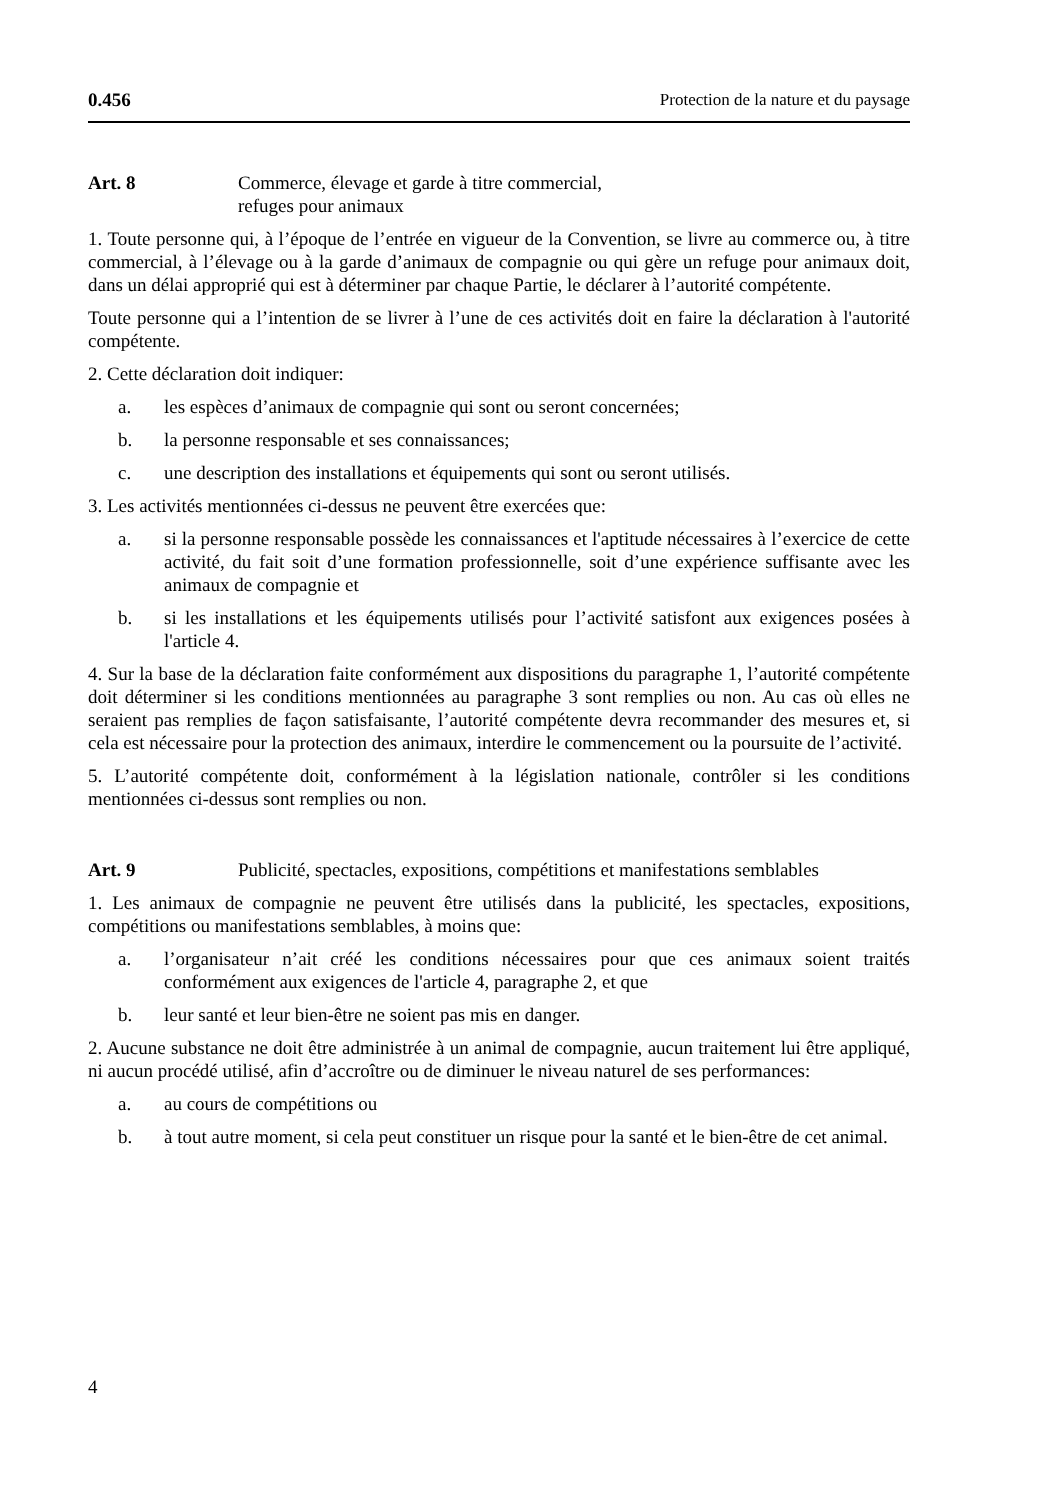0.456 Protection de la nature et du paysage
Art. 8 Commerce, élevage et garde à titre commercial,
refuges pour animaux
1. Toute personne qui, à l’époque de l’entrée en vigueur de la Convention, se livre au commerce ou, à titre commercial, à l’élevage ou à la garde d’animaux de compagnie ou qui gère un refuge pour animaux doit, dans un délai approprié qui est à déterminer par chaque Partie, le déclarer à l’autorité compétente.
Toute personne qui a l’intention de se livrer à l’une de ces activités doit en faire la déclaration à l'autorité compétente.
2. Cette déclaration doit indiquer:
a. les espèces d’animaux de compagnie qui sont ou seront concernées;
b. la personne responsable et ses connaissances;
c. une description des installations et équipements qui sont ou seront utilisés.
3. Les activités mentionnées ci-dessus ne peuvent être exercées que:
a. si la personne responsable possède les connaissances et l'aptitude nécessaires à l’exercice de cette activité, du fait soit d’une formation professionnelle, soit d’une expérience suffisante avec les animaux de compagnie et
b. si les installations et les équipements utilisés pour l’activité satisfont aux exigences posées à l'article 4.
4. Sur la base de la déclaration faite conformément aux dispositions du paragraphe 1, l’autorité compétente doit déterminer si les conditions mentionnées au paragraphe 3 sont remplies ou non. Au cas où elles ne seraient pas remplies de façon satisfaisante, l’autorité compétente devra recommander des mesures et, si cela est nécessaire pour la protection des animaux, interdire le commencement ou la poursuite de l’activité.
5. L’autorité compétente doit, conformément à la législation nationale, contrôler si les conditions mentionnées ci-dessus sont remplies ou non.
Art. 9 Publicité, spectacles, expositions, compétitions et manifestations semblables
1. Les animaux de compagnie ne peuvent être utilisés dans la publicité, les spectacles, expositions, compétitions ou manifestations semblables, à moins que:
a. l’organisateur n’ait créé les conditions nécessaires pour que ces animaux soient traités conformément aux exigences de l'article 4, paragraphe 2, et que
b. leur santé et leur bien-être ne soient pas mis en danger.
2. Aucune substance ne doit être administrée à un animal de compagnie, aucun traitement lui être appliqué, ni aucun procédé utilisé, afin d’accroître ou de diminuer le niveau naturel de ses performances:
a. au cours de compétitions ou
b. à tout autre moment, si cela peut constituer un risque pour la santé et le bien-être de cet animal.
4